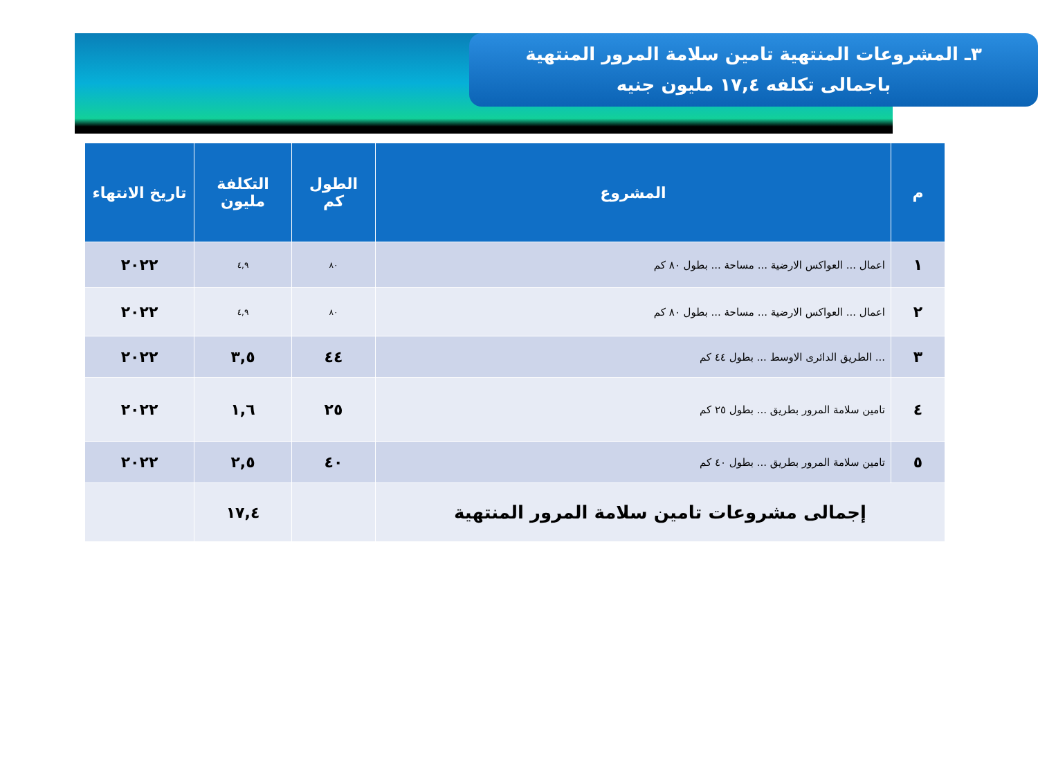٣ـ المشروعات المنتهية تامين سلامة المرور المنتهية
باجمالى تكلفه ١٧,٤ مليون جنيه
| م | المشروع | الطول كم | التكلفة مليون | تاريخ الانتهاء |
| --- | --- | --- | --- | --- |
| ١ | اعمال ... العواكس الارضية ... مساحة ... بطول ٨٠ كم | ٨٠ | ٤,٩ | ٢٠٢٢ |
| ٢ | اعمال ... العواكس الارضية ... مساحة ... بطول ٨٠ كم | ٨٠ | ٤,٩ | ٢٠٢٢ |
| ٣ | ... الطريق الدائرى الاوسط ... بطول ٤٤ كم | ٤٤ | ٣,٥ | ٢٠٢٢ |
| ٤ | تامين سلامة المرور بطريق ... بطول ٢٥ كم | ٢٥ | ١,٦ | ٢٠٢٢ |
| ٥ | تامين سلامة المرور بطريق ... بطول ٤٠ كم | ٤٠ | ٢,٥ | ٢٠٢٢ |
| إجمالى مشروعات تامين سلامة المرور المنتهية | | | ١٧,٤ | |